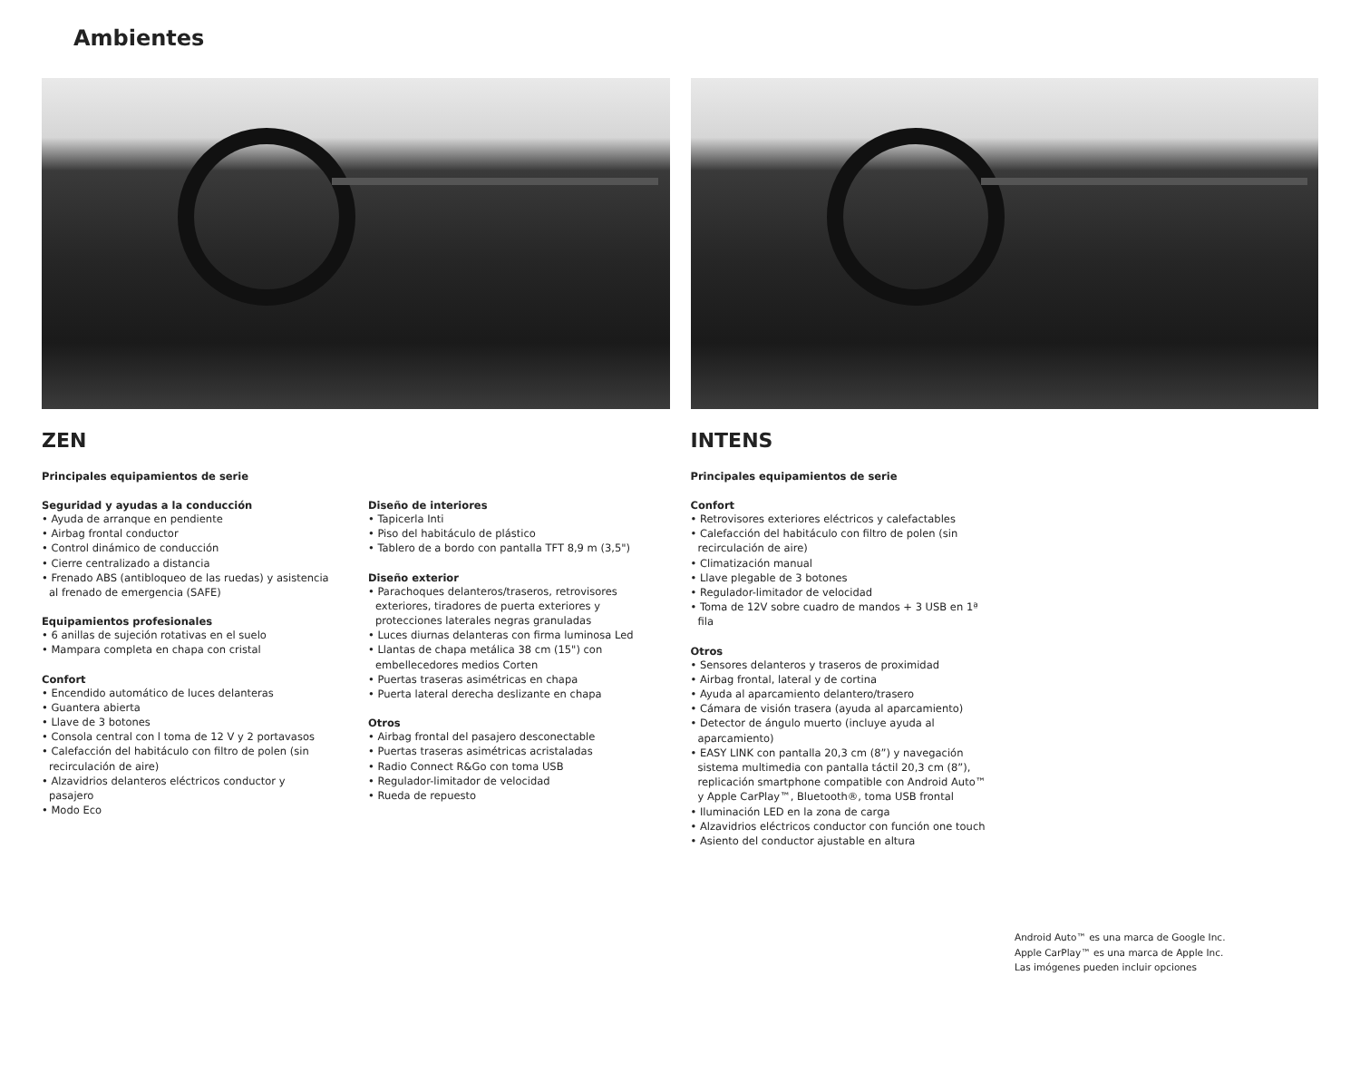Ambientes
ZEN
Principales equipamientos de serie
Seguridad y ayudas a la conducción
• Ayuda de arranque en pendiente
• Airbag frontal conductor
• Control dinámico de conducción
• Cierre centralizado a distancia
• Frenado ABS (antibloqueo de las ruedas) y asistencia al frenado de emergencia (SAFE)
Equipamientos profesionales
• 6 anillas de sujeción rotativas en el suelo
• Mampara completa en chapa con cristal
Confort
• Encendido automático de luces delanteras
• Guantera abierta
• Llave de 3 botones
• Consola central con l toma de 12 V y 2 portavasos
• Calefacción del habitáculo con filtro de polen (sin recirculación de aire)
• Alzavidrios delanteros eléctricos conductor y pasajero
• Modo Eco
Diseño de interiores
• Tapicerla Inti
• Piso del habitáculo de plástico
• Tablero de a bordo con pantalla TFT 8,9 m (3,5")
Diseño exterior
• Parachoques delanteros/traseros, retrovisores exteriores, tiradores de puerta exteriores y protecciones laterales negras granuladas
• Luces diurnas delanteras con firma luminosa Led
• Llantas de chapa metálica 38 cm (15") con embellecedores medios Corten
• Puertas traseras asimétricas en chapa
• Puerta lateral derecha deslizante en chapa
Otros
• Airbag frontal del pasajero desconectable
• Puertas traseras asimétricas acristaladas
• Radio Connect R&Go con toma USB
• Regulador-limitador de velocidad
• Rueda de repuesto
INTENS
Principales equipamientos de serie
Confort
• Retrovisores exteriores eléctricos y calefactables
• Calefacción del habitáculo con filtro de polen (sin recirculación de aire)
• Climatización manual
• Llave plegable de 3 botones
• Regulador-limitador de velocidad
• Toma de 12V sobre cuadro de mandos + 3 USB en 1ª fila
Otros
• Sensores delanteros y traseros de proximidad
• Airbag frontal, lateral y de cortina
• Ayuda al aparcamiento delantero/trasero
• Cámara de visión trasera (ayuda al aparcamiento)
• Detector de ángulo muerto (incluye ayuda al aparcamiento)
• EASY LINK con pantalla 20,3 cm (8”) y navegación sistema multimedia con pantalla táctil 20,3 cm (8”), replicación smartphone compatible con Android Auto™ y Apple CarPlay™, Bluetooth®, toma USB frontal
• Iluminación LED en la zona de carga
• Alzavidrios eléctricos conductor con función one touch
• Asiento del conductor ajustable en altura
Android Auto™ es una marca de Google Inc.
Apple CarPlay™ es una marca de Apple Inc.
Las imógenes pueden incluir opciones